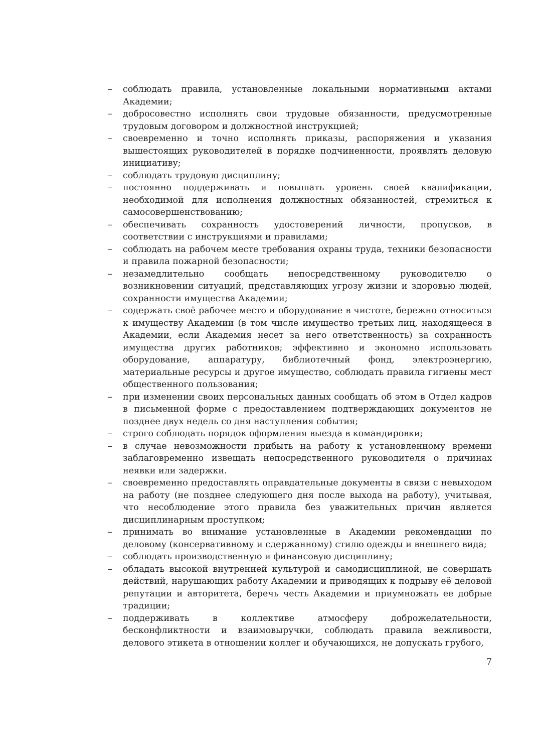– соблюдать правила, установленные локальными нормативными актами Академии;
– добросовестно исполнять свои трудовые обязанности, предусмотренные трудовым договором и должностной инструкцией;
– своевременно и точно исполнять приказы, распоряжения и указания вышестоящих руководителей в порядке подчиненности, проявлять деловую инициативу;
– соблюдать трудовую дисциплину;
– постоянно поддерживать и повышать уровень своей квалификации, необходимой для исполнения должностных обязанностей, стремиться к самосовершенствованию;
– обеспечивать сохранность удостоверений личности, пропусков, в соответствии с инструкциями и правилами;
– соблюдать на рабочем месте требования охраны труда, техники безопасности и правила пожарной безопасности;
– незамедлительно сообщать непосредственному руководителю о возникновении ситуаций, представляющих угрозу жизни и здоровью людей, сохранности имущества Академии;
– содержать своё рабочее место и оборудование в чистоте, бережно относиться к имуществу Академии (в том числе имущество третьих лиц, находящееся в Академии, если Академия несет за него ответственность) за сохранность имущества других работников; эффективно и экономно использовать оборудование, аппаратуру, библиотечный фонд, электроэнергию, материальные ресурсы и другое имущество, соблюдать правила гигиены мест общественного пользования;
– при изменении своих персональных данных сообщать об этом в Отдел кадров в письменной форме с предоставлением подтверждающих документов не позднее двух недель со дня наступления события;
– строго соблюдать порядок оформления выезда в командировки;
– в случае невозможности прибыть на работу к установленному времени заблаговременно извещать непосредственного руководителя о причинах неявки или задержки.
– своевременно предоставлять оправдательные документы в связи с невыходом на работу (не позднее следующего дня после выхода на работу), учитывая, что несоблюдение этого правила без уважительных причин является дисциплинарным проступком;
– принимать во внимание установленные в Академии рекомендации по деловому (консервативному и сдержанному) стилю одежды и внешнего вида;
– соблюдать производственную и финансовую дисциплину;
– обладать высокой внутренней культурой и самодисциплиной, не совершать действий, нарушающих работу Академии и приводящих к подрыву её деловой репутации и авторитета, беречь честь Академии и приумножать ее добрые традиции;
– поддерживать в коллективе атмосферу доброжелательности, бесконфликтности и взаимовыручки, соблюдать правила вежливости, делового этикета в отношении коллег и обучающихся, не допускать грубого,
7